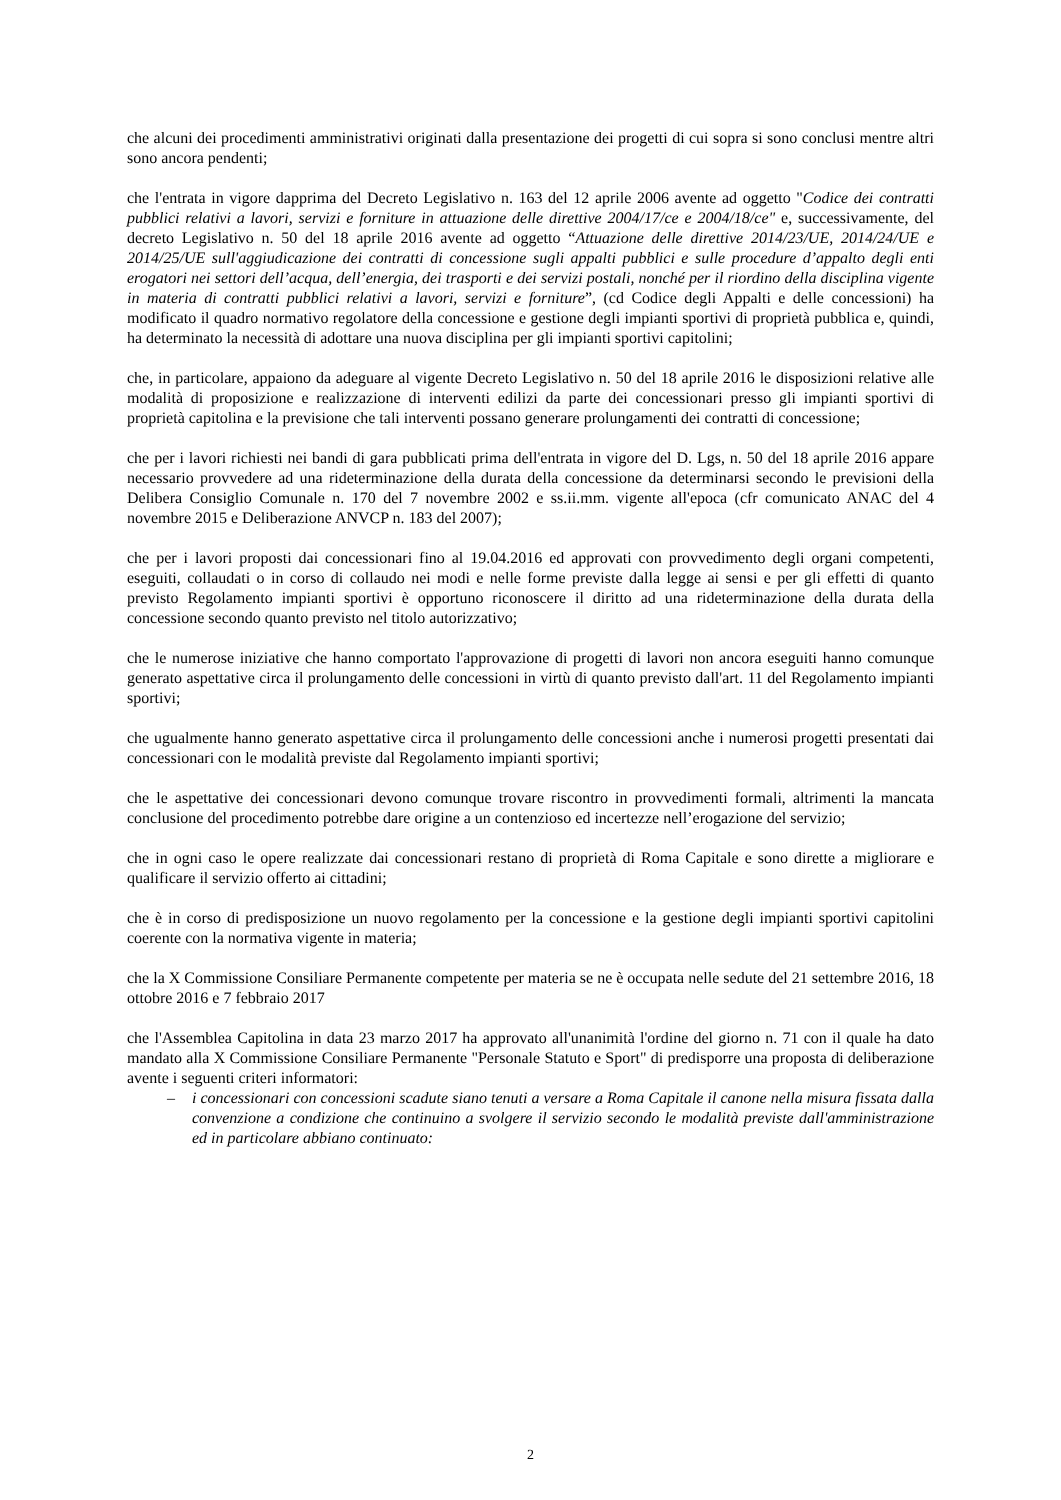che alcuni dei procedimenti amministrativi originati dalla presentazione dei progetti di cui sopra si sono conclusi mentre altri sono ancora pendenti;
che l'entrata in vigore dapprima del Decreto Legislativo n. 163 del 12 aprile 2006 avente ad oggetto "Codice dei contratti pubblici relativi a lavori, servizi e forniture in attuazione delle direttive 2004/17/ce e 2004/18/ce" e, successivamente, del decreto Legislativo n. 50 del 18 aprile 2016 avente ad oggetto “Attuazione delle direttive 2014/23/UE, 2014/24/UE e 2014/25/UE sull'aggiudicazione dei contratti di concessione sugli appalti pubblici e sulle procedure d’appalto degli enti erogatori nei settori dell’acqua, dell’energia, dei trasporti e dei servizi postali, nonché per il riordino della disciplina vigente in materia di contratti pubblici relativi a lavori, servizi e forniture”, (cd Codice degli Appalti e delle concessioni) ha modificato il quadro normativo regolatore della concessione e gestione degli impianti sportivi di proprietà pubblica e, quindi, ha determinato la necessità di adottare una nuova disciplina per gli impianti sportivi capitolini;
che, in particolare, appaiono da adeguare al vigente Decreto Legislativo n. 50 del 18 aprile 2016 le disposizioni relative alle modalità di proposizione e realizzazione di interventi edilizi da parte dei concessionari presso gli impianti sportivi di proprietà capitolina e la previsione che tali interventi possano generare prolungamenti dei contratti di concessione;
che per i lavori richiesti nei bandi di gara pubblicati prima dell'entrata in vigore del D. Lgs, n. 50 del 18 aprile 2016 appare necessario provvedere ad una rideterminazione della durata della concessione da determinarsi secondo le previsioni della Delibera Consiglio Comunale n. 170 del 7 novembre 2002 e ss.ii.mm. vigente all'epoca (cfr comunicato ANAC del 4 novembre 2015 e Deliberazione ANVCP n. 183 del 2007);
che per i lavori proposti dai concessionari fino al 19.04.2016 ed approvati con provvedimento degli organi competenti, eseguiti, collaudati o in corso di collaudo nei modi e nelle forme previste dalla legge ai sensi e per gli effetti di quanto previsto Regolamento impianti sportivi è opportuno riconoscere il diritto ad una rideterminazione della durata della concessione secondo quanto previsto nel titolo autorizzativo;
che le numerose iniziative che hanno comportato l'approvazione di progetti di lavori non ancora eseguiti hanno comunque generato aspettative circa il prolungamento delle concessioni in virtù di quanto previsto dall'art. 11 del Regolamento impianti sportivi;
che ugualmente hanno generato aspettative circa il prolungamento delle concessioni anche i numerosi progetti presentati dai concessionari con le modalità previste dal Regolamento impianti sportivi;
che le aspettative dei concessionari devono comunque trovare riscontro in provvedimenti formali, altrimenti la mancata conclusione del procedimento potrebbe dare origine a un contenzioso ed incertezze nell’erogazione del servizio;
che in ogni caso le opere realizzate dai concessionari restano di proprietà di Roma Capitale e sono dirette a migliorare e qualificare il servizio offerto ai cittadini;
che è in corso di predisposizione un nuovo regolamento per la concessione e la gestione degli impianti sportivi capitolini coerente con la normativa vigente in materia;
che la X Commissione Consiliare Permanente competente per materia se ne è occupata nelle sedute del 21 settembre 2016, 18 ottobre 2016 e 7 febbraio 2017
che l'Assemblea Capitolina in data 23 marzo 2017 ha approvato all'unanimità l'ordine del giorno n. 71 con il quale ha dato mandato alla X Commissione Consiliare Permanente "Personale Statuto e Sport" di predisporre una proposta di deliberazione avente i seguenti criteri informatori:
– i concessionari con concessioni scadute siano tenuti a versare a Roma Capitale il canone nella misura fissata dalla convenzione a condizione che continuino a svolgere il servizio secondo le modalità previste dall'amministrazione ed in particolare abbiano continuato:
2